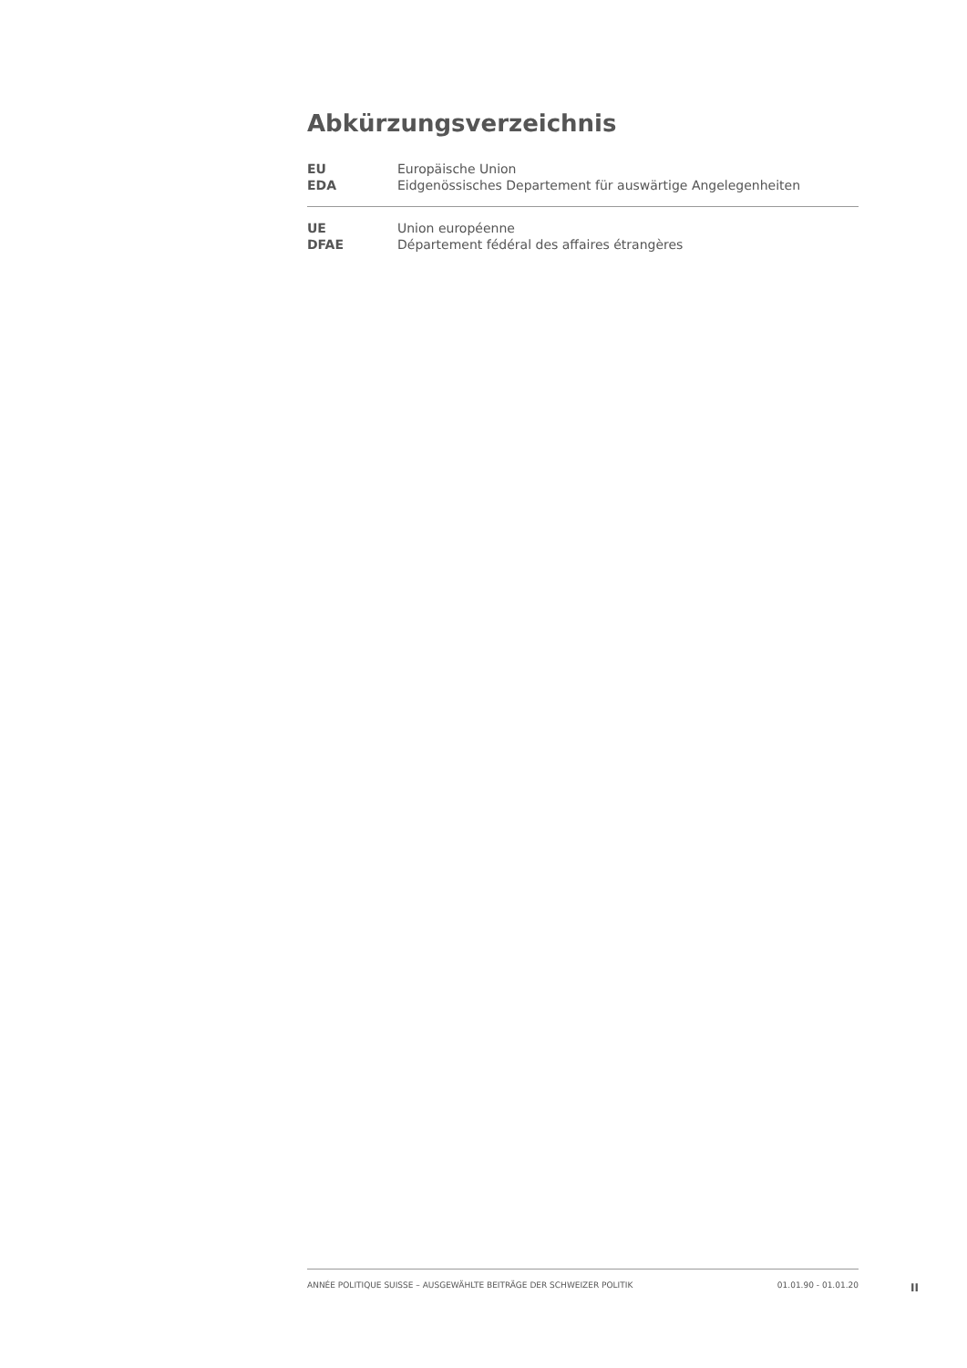Abkürzungsverzeichnis
| EU | Europäische Union |
| EDA | Eidgenössisches Departement für auswärtige Angelegenheiten |
| UE | Union européenne |
| DFAE | Département fédéral des affaires étrangères |
ANNÉE POLITIQUE SUISSE – AUSGEWÄHLTE BEITRÄGE DER SCHWEIZER POLITIK 01.01.90 - 01.01.20
II